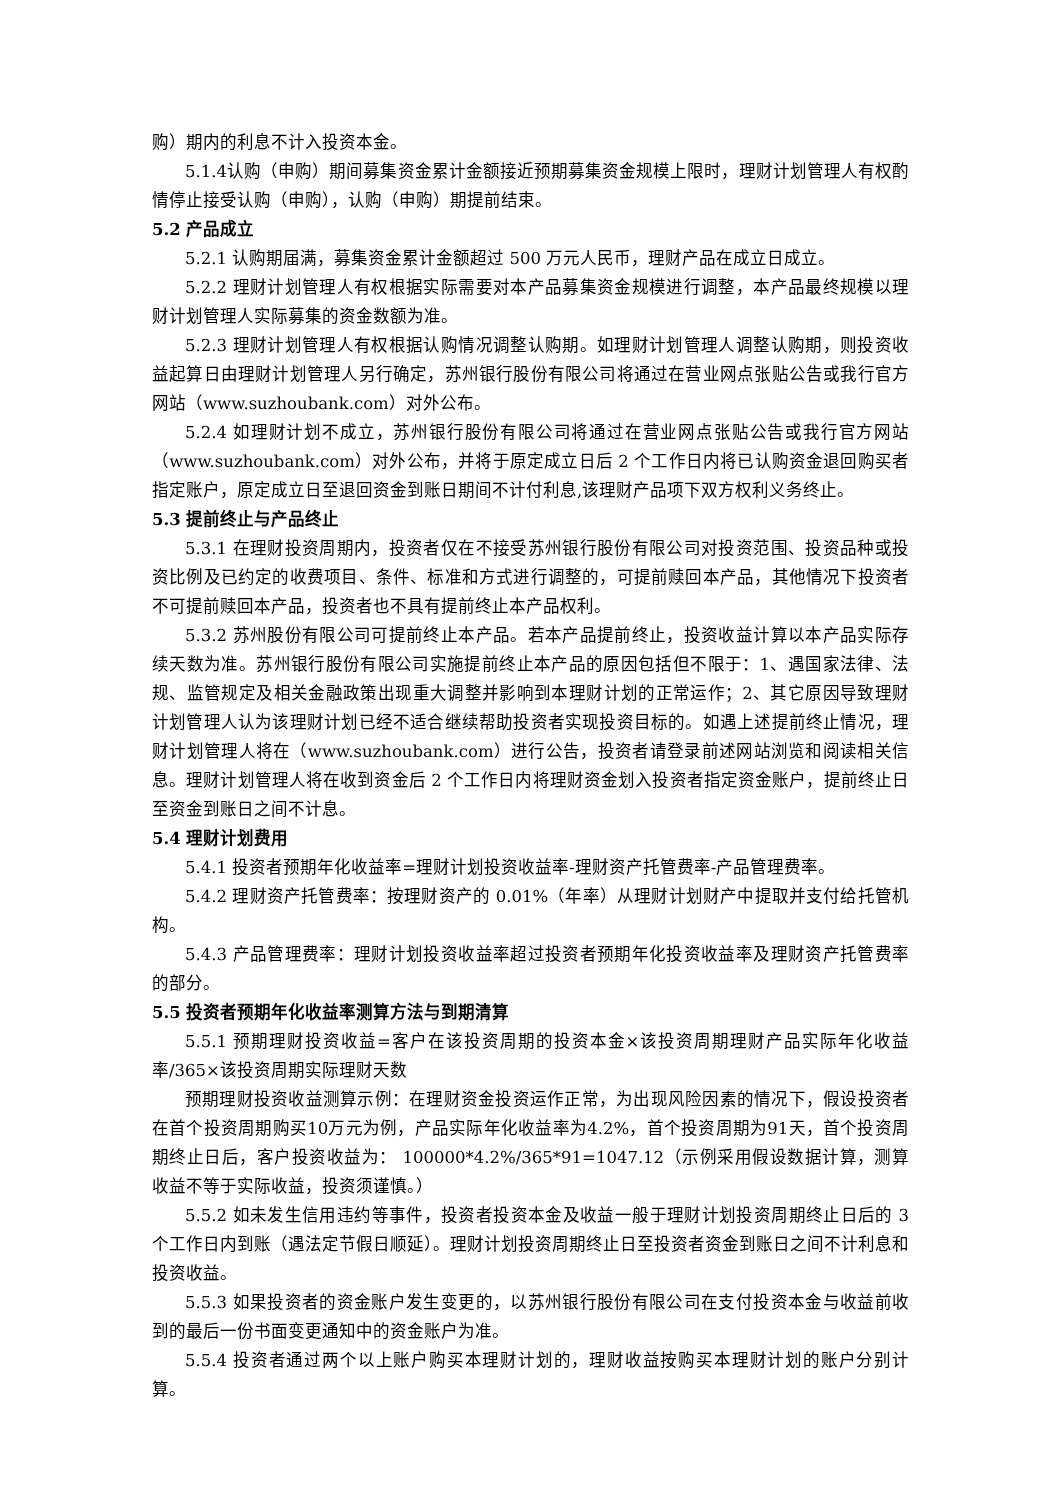购）期内的利息不计入投资本金。
5.1.4认购（申购）期间募集资金累计金额接近预期募集资金规模上限时，理财计划管理人有权酌情停止接受认购（申购），认购（申购）期提前结束。
5.2 产品成立
5.2.1 认购期届满，募集资金累计金额超过 500 万元人民币，理财产品在成立日成立。
5.2.2 理财计划管理人有权根据实际需要对本产品募集资金规模进行调整，本产品最终规模以理财计划管理人实际募集的资金数额为准。
5.2.3 理财计划管理人有权根据认购情况调整认购期。如理财计划管理人调整认购期，则投资收益起算日由理财计划管理人另行确定，苏州银行股份有限公司将通过在营业网点张贴公告或我行官方网站（www.suzhoubank.com）对外公布。
5.2.4 如理财计划不成立，苏州银行股份有限公司将通过在营业网点张贴公告或我行官方网站（www.suzhoubank.com）对外公布，并将于原定成立日后 2 个工作日内将已认购资金退回购买者指定账户，原定成立日至退回资金到账日期间不计付利息,该理财产品项下双方权利义务终止。
5.3 提前终止与产品终止
5.3.1 在理财投资周期内，投资者仅在不接受苏州银行股份有限公司对投资范围、投资品种或投资比例及已约定的收费项目、条件、标准和方式进行调整的，可提前赎回本产品，其他情况下投资者不可提前赎回本产品，投资者也不具有提前终止本产品权利。
5.3.2 苏州股份有限公司可提前终止本产品。若本产品提前终止，投资收益计算以本产品实际存续天数为准。苏州银行股份有限公司实施提前终止本产品的原因包括但不限于：1、遇国家法律、法规、监管规定及相关金融政策出现重大调整并影响到本理财计划的正常运作；2、其它原因导致理财计划管理人认为该理财计划已经不适合继续帮助投资者实现投资目标的。如遇上述提前终止情况，理财计划管理人将在（www.suzhoubank.com）进行公告，投资者请登录前述网站浏览和阅读相关信息。理财计划管理人将在收到资金后 2 个工作日内将理财资金划入投资者指定资金账户，提前终止日至资金到账日之间不计息。
5.4 理财计划费用
5.4.1 投资者预期年化收益率=理财计划投资收益率-理财资产托管费率-产品管理费率。
5.4.2 理财资产托管费率：按理财资产的 0.01%（年率）从理财计划财产中提取并支付给托管机构。
5.4.3 产品管理费率：理财计划投资收益率超过投资者预期年化投资收益率及理财资产托管费率的部分。
5.5 投资者预期年化收益率测算方法与到期清算
5.5.1 预期理财投资收益=客户在该投资周期的投资本金×该投资周期理财产品实际年化收益率/365×该投资周期实际理财天数
预期理财投资收益测算示例：在理财资金投资运作正常，为出现风险因素的情况下，假设投资者在首个投资周期购买10万元为例，产品实际年化收益率为4.2%，首个投资周期为91天，首个投资周期终止日后，客户投资收益为： 100000*4.2%/365*91=1047.12（示例采用假设数据计算，测算收益不等于实际收益，投资须谨慎。）
5.5.2 如未发生信用违约等事件，投资者投资本金及收益一般于理财计划投资周期终止日后的 3 个工作日内到账（遇法定节假日顺延）。理财计划投资周期终止日至投资者资金到账日之间不计利息和投资收益。
5.5.3 如果投资者的资金账户发生变更的，以苏州银行股份有限公司在支付投资本金与收益前收到的最后一份书面变更通知中的资金账户为准。
5.5.4 投资者通过两个以上账户购买本理财计划的，理财收益按购买本理财计划的账户分别计算。